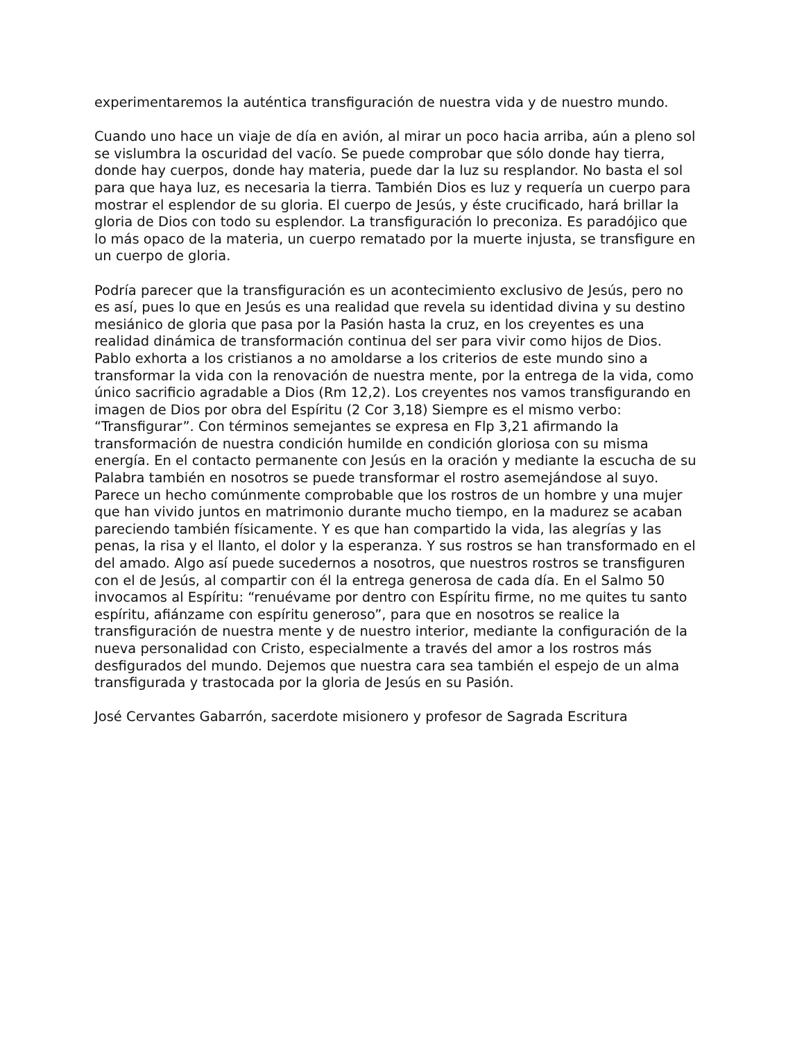experimentaremos la auténtica transfiguración de nuestra vida y de nuestro mundo.
Cuando uno hace un viaje de día en avión, al mirar un poco hacia arriba, aún a pleno sol se vislumbra la oscuridad del vacío. Se puede comprobar que sólo donde hay tierra, donde hay cuerpos, donde hay materia, puede dar la luz su resplandor. No basta el sol para que haya luz, es necesaria la tierra. También Dios es luz y requería un cuerpo para mostrar el esplendor de su gloria. El cuerpo de Jesús, y éste crucificado, hará brillar la gloria de Dios con todo su esplendor. La transfiguración lo preconiza. Es paradójico que lo más opaco de la materia, un cuerpo rematado por la muerte injusta, se transfigure en un cuerpo de gloria.
Podría parecer que la transfiguración es un acontecimiento exclusivo de Jesús, pero no es así, pues lo que en Jesús es una realidad que revela su identidad divina y su destino mesiánico de gloria que pasa por la Pasión hasta la cruz, en los creyentes es una realidad dinámica de transformación continua del ser para vivir como hijos de Dios. Pablo exhorta a los cristianos a no amoldarse a los criterios de este mundo sino a transformar la vida con la renovación de nuestra mente, por la entrega de la vida, como único sacrificio agradable a Dios (Rm 12,2). Los creyentes nos vamos transfigurando en imagen de Dios por obra del Espíritu (2 Cor 3,18) Siempre es el mismo verbo: “Transfigurar”. Con términos semejantes se expresa en Flp 3,21 afirmando la transformación de nuestra condición humilde en condición gloriosa con su misma energía. En el contacto permanente con Jesús en la oración y mediante la escucha de su Palabra también en nosotros se puede transformar el rostro asemejándose al suyo. Parece un hecho comúnmente comprobable que los rostros de un hombre y una mujer que han vivido juntos en matrimonio durante mucho tiempo, en la madurez se acaban pareciendo también físicamente. Y es que han compartido la vida, las alegrías y las penas, la risa y el llanto, el dolor y la esperanza. Y sus rostros se han transformado en el del amado. Algo así puede sucedernos a nosotros, que nuestros rostros se transfiguren con el de Jesús, al compartir con él la entrega generosa de cada día. En el Salmo 50 invocamos al Espíritu: “renuévame por dentro con Espíritu firme, no me quites tu santo espíritu, afiánzame con espíritu generoso”, para que en nosotros se realice la transfiguración de nuestra mente y de nuestro interior, mediante la configuración de la nueva personalidad con Cristo, especialmente a través del amor a los rostros más desfigurados del mundo. Dejemos que nuestra cara sea también el espejo de un alma transfigurada y trastocada por la gloria de Jesús en su Pasión.
José Cervantes Gabarrón, sacerdote misionero y profesor de Sagrada Escritura